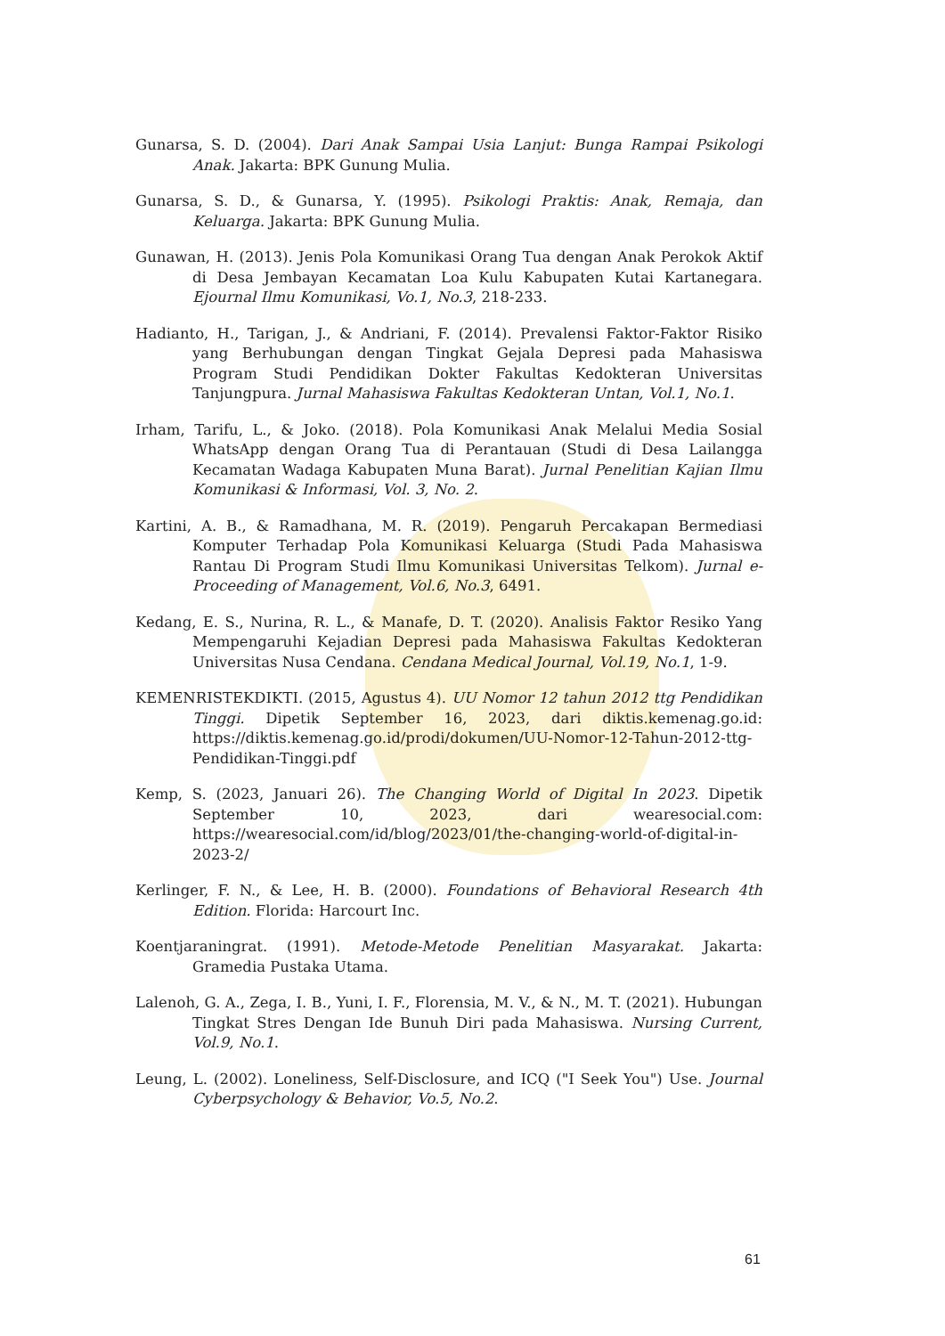Gunarsa, S. D. (2004). Dari Anak Sampai Usia Lanjut: Bunga Rampai Psikologi Anak. Jakarta: BPK Gunung Mulia.
Gunarsa, S. D., & Gunarsa, Y. (1995). Psikologi Praktis: Anak, Remaja, dan Keluarga. Jakarta: BPK Gunung Mulia.
Gunawan, H. (2013). Jenis Pola Komunikasi Orang Tua dengan Anak Perokok Aktif di Desa Jembayan Kecamatan Loa Kulu Kabupaten Kutai Kartanegara. Ejournal Ilmu Komunikasi, Vo.1, No.3, 218-233.
Hadianto, H., Tarigan, J., & Andriani, F. (2014). Prevalensi Faktor-Faktor Risiko yang Berhubungan dengan Tingkat Gejala Depresi pada Mahasiswa Program Studi Pendidikan Dokter Fakultas Kedokteran Universitas Tanjungpura. Jurnal Mahasiswa Fakultas Kedokteran Untan, Vol.1, No.1.
Irham, Tarifu, L., & Joko. (2018). Pola Komunikasi Anak Melalui Media Sosial WhatsApp dengan Orang Tua di Perantauan (Studi di Desa Lailangga Kecamatan Wadaga Kabupaten Muna Barat). Jurnal Penelitian Kajian Ilmu Komunikasi & Informasi, Vol. 3, No. 2.
Kartini, A. B., & Ramadhana, M. R. (2019). Pengaruh Percakapan Bermediasi Komputer Terhadap Pola Komunikasi Keluarga (Studi Pada Mahasiswa Rantau Di Program Studi Ilmu Komunikasi Universitas Telkom). Jurnal e-Proceeding of Management, Vol.6, No.3, 6491.
Kedang, E. S., Nurina, R. L., & Manafe, D. T. (2020). Analisis Faktor Resiko Yang Mempengaruhi Kejadian Depresi pada Mahasiswa Fakultas Kedokteran Universitas Nusa Cendana. Cendana Medical Journal, Vol.19, No.1, 1-9.
KEMENRISTEKDIKTI. (2015, Agustus 4). UU Nomor 12 tahun 2012 ttg Pendidikan Tinggi. Dipetik September 16, 2023, dari diktis.kemenag.go.id: https://diktis.kemenag.go.id/prodi/dokumen/UU-Nomor-12-Tahun-2012-ttg-Pendidikan-Tinggi.pdf
Kemp, S. (2023, Januari 26). The Changing World of Digital In 2023. Dipetik September 10, 2023, dari wearesocial.com: https://wearesocial.com/id/blog/2023/01/the-changing-world-of-digital-in-2023-2/
Kerlinger, F. N., & Lee, H. B. (2000). Foundations of Behavioral Research 4th Edition. Florida: Harcourt Inc.
Koentjaraningrat. (1991). Metode-Metode Penelitian Masyarakat. Jakarta: Gramedia Pustaka Utama.
Lalenoh, G. A., Zega, I. B., Yuni, I. F., Florensia, M. V., & N., M. T. (2021). Hubungan Tingkat Stres Dengan Ide Bunuh Diri pada Mahasiswa. Nursing Current, Vol.9, No.1.
Leung, L. (2002). Loneliness, Self-Disclosure, and ICQ ("I Seek You") Use. Journal Cyberpsychology & Behavior, Vo.5, No.2.
61